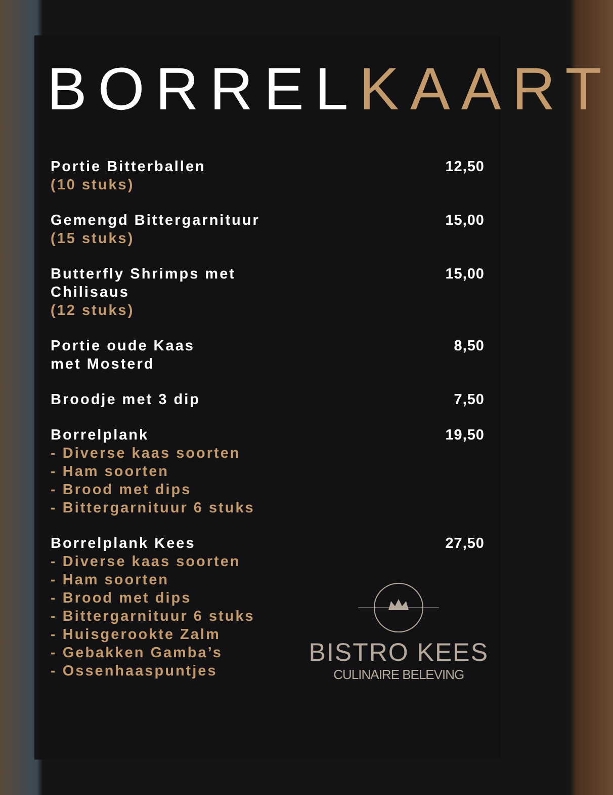BORRELKAART
Portie Bitterballen
(10 stuks)
12,50
Gemengd Bittergarnituur
(15 stuks)
15,00
Butterfly Shrimps met
Chilisaus
(12 stuks)
15,00
Portie oude Kaas
met Mosterd
8,50
Broodje met 3 dip 7,50
Borrelplank
- Diverse kaas soorten
- Ham soorten
- Brood met dips
- Bittergarnituur 6 stuks
19,50
Borrelplank Kees
- Diverse kaas soorten
- Ham soorten
- Brood met dips
- Bittergarnituur 6 stuks
- Huisgerookte Zalm
- Gebakken Gamba’s
- Ossenhaaspuntjes
27,50
BISTRO KEES
CULINAIRE BELEVING